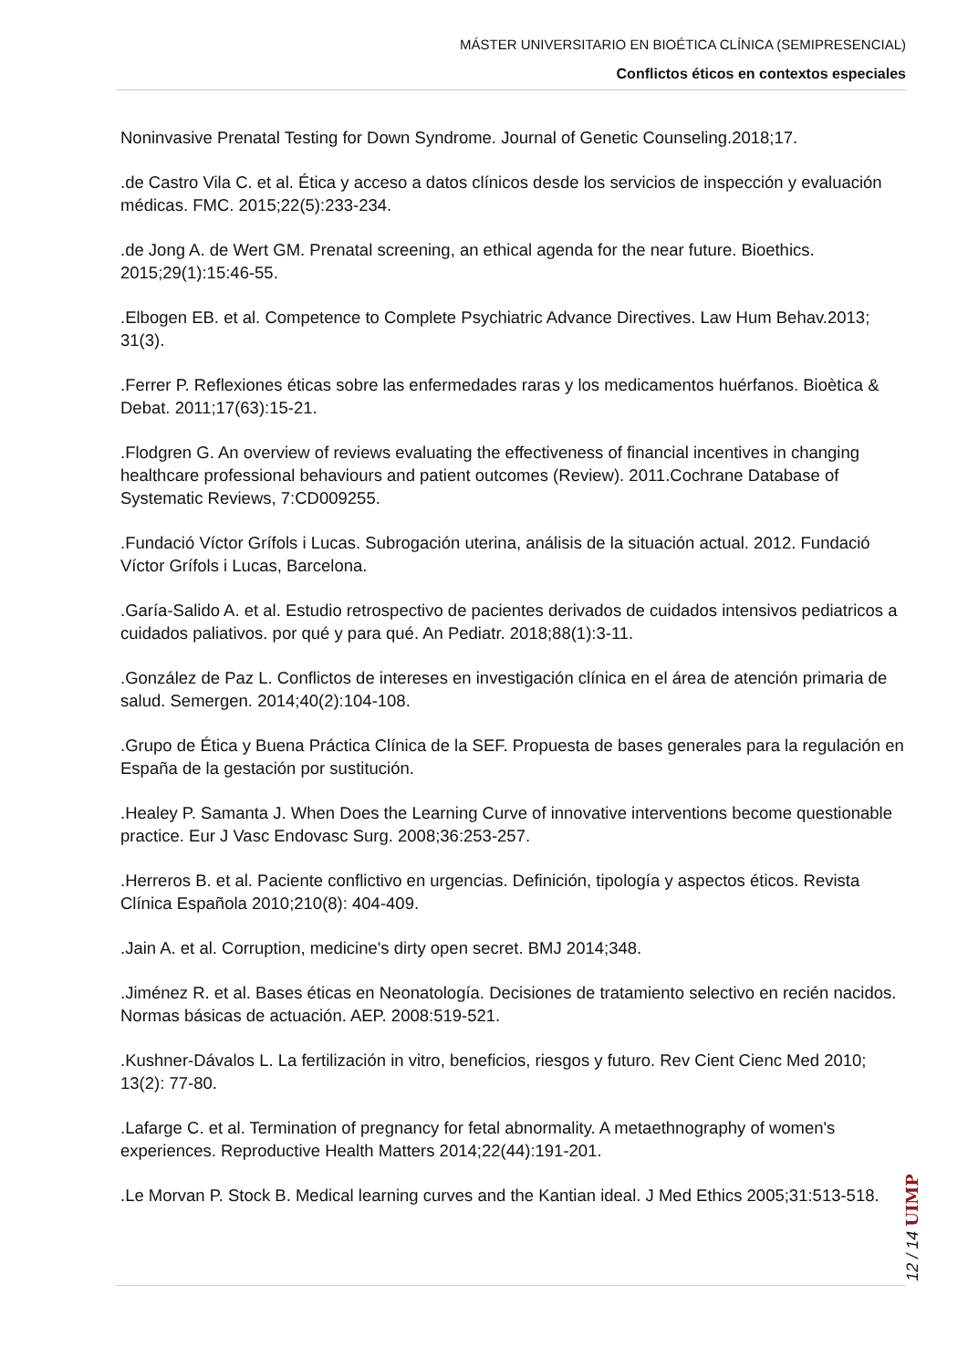MÁSTER UNIVERSITARIO EN BIOÉTICA CLÍNICA (SEMIPRESENCIAL)
Conflictos éticos en contextos especiales
Noninvasive Prenatal Testing for Down Syndrome. Journal of Genetic Counseling.2018;17.
.de Castro Vila C. et al. Ética y acceso a datos clínicos desde los servicios de inspección y evaluación médicas. FMC. 2015;22(5):233-234.
.de Jong A. de Wert GM. Prenatal screening, an ethical agenda for the near future. Bioethics. 2015;29(1):15:46-55.
.Elbogen EB. et al. Competence to Complete Psychiatric Advance Directives. Law Hum Behav.2013; 31(3).
.Ferrer P. Reflexiones éticas sobre las enfermedades raras y los medicamentos huérfanos. Bioètica & Debat. 2011;17(63):15-21.
.Flodgren G. An overview of reviews evaluating the effectiveness of financial incentives in changing healthcare professional behaviours and patient outcomes (Review). 2011.Cochrane Database of Systematic Reviews, 7:CD009255.
.Fundació Víctor Grífols i Lucas. Subrogación uterina, análisis de la situación actual. 2012. Fundació Víctor Grífols i Lucas, Barcelona.
.Garía-Salido A. et al. Estudio retrospectivo de pacientes derivados de cuidados intensivos pediatricos a cuidados paliativos. por qué y para qué. An Pediatr. 2018;88(1):3-11.
.González de Paz L. Conflictos de intereses en investigación clínica en el área de atención primaria de salud. Semergen. 2014;40(2):104-108.
.Grupo de Ética y Buena Práctica Clínica de la SEF. Propuesta de bases generales para la regulación en España de la gestación por sustitución.
.Healey P. Samanta J. When Does the Learning Curve of innovative interventions become questionable practice. Eur J Vasc Endovasc Surg. 2008;36:253-257.
.Herreros B. et al. Paciente conflictivo en urgencias. Definición, tipología y aspectos éticos. Revista Clínica Española 2010;210(8): 404-409.
.Jain A. et al. Corruption, medicine's dirty open secret. BMJ 2014;348.
.Jiménez R. et al. Bases éticas en Neonatología. Decisiones de tratamiento selectivo en recién nacidos. Normas básicas de actuación. AEP. 2008:519-521.
.Kushner-Dávalos L. La fertilización in vitro, beneficios, riesgos y futuro. Rev Cient Cienc Med 2010; 13(2): 77-80.
.Lafarge C. et al. Termination of pregnancy for fetal abnormality. A metaethnography of women's experiences. Reproductive Health Matters 2014;22(44):191-201.
.Le Morvan P. Stock B. Medical learning curves and the Kantian ideal. J Med Ethics 2005;31:513-518.
12 / 14 UIMP